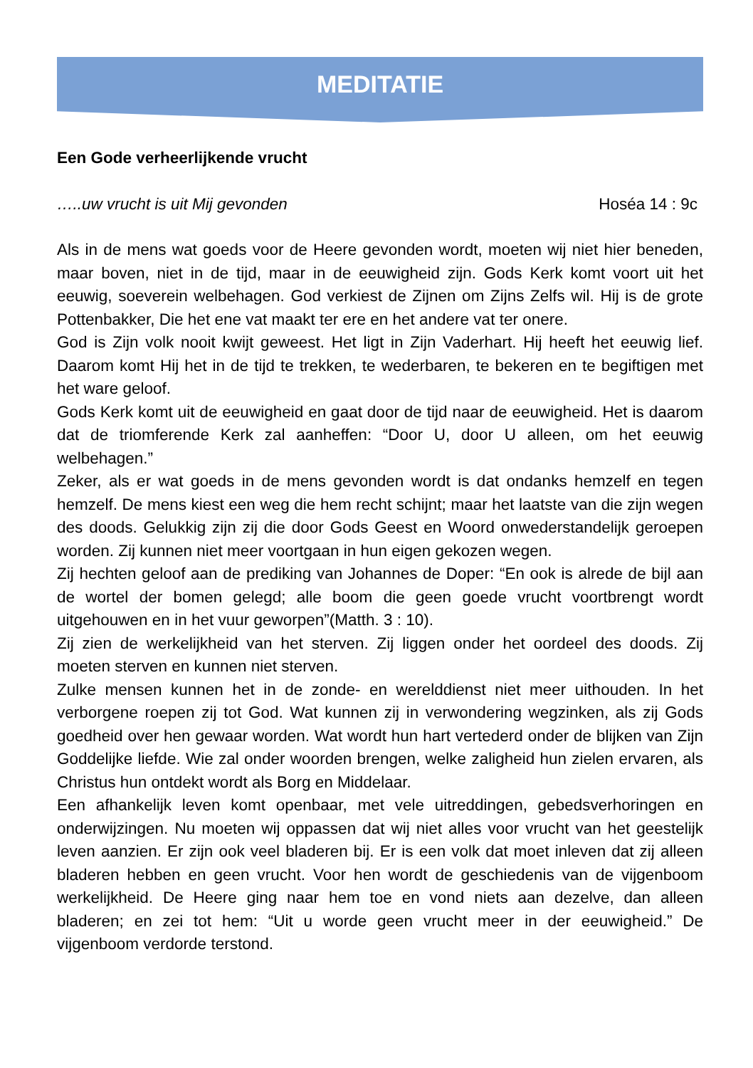MEDITATIE
Een Gode verheerlijkende vrucht
…..uw vrucht is uit Mij gevonden Hoséa 14 : 9c
Als in de mens wat goeds voor de Heere gevonden wordt, moeten wij niet hier beneden, maar boven, niet in de tijd, maar in de eeuwigheid zijn. Gods Kerk komt voort uit het eeuwig, soeverein welbehagen. God verkiest de Zijnen om Zijns Zelfs wil. Hij is de grote Pottenbakker, Die het ene vat maakt ter ere en het andere vat ter onere.
God is Zijn volk nooit kwijt geweest. Het ligt in Zijn Vaderhart. Hij heeft het eeuwig lief. Daarom komt Hij het in de tijd te trekken, te wederbaren, te bekeren en te begiftigen met het ware geloof.
Gods Kerk komt uit de eeuwigheid en gaat door de tijd naar de eeuwigheid. Het is daarom dat de triomferende Kerk zal aanheffen: “Door U, door U alleen, om het eeuwig welbehagen.”
Zeker, als er wat goeds in de mens gevonden wordt is dat ondanks hemzelf en tegen hemzelf. De mens kiest een weg die hem recht schijnt; maar het laatste van die zijn wegen des doods. Gelukkig zijn zij die door Gods Geest en Woord onwederstandelijk geroepen worden. Zij kunnen niet meer voortgaan in hun eigen gekozen wegen.
Zij hechten geloof aan de prediking van Johannes de Doper: “En ook is alrede de bijl aan de wortel der bomen gelegd; alle boom die geen goede vrucht voortbrengt wordt uitgehouwen en in het vuur geworpen”(Matth. 3 : 10).
Zij zien de werkelijkheid van het sterven. Zij liggen onder het oordeel des doods. Zij moeten sterven en kunnen niet sterven.
Zulke mensen kunnen het in de zonde- en werelddienst niet meer uithouden. In het verborgene roepen zij tot God. Wat kunnen zij in verwondering wegzinken, als zij Gods goedheid over hen gewaar worden. Wat wordt hun hart vertederd onder de blijken van Zijn Goddelijke liefde. Wie zal onder woorden brengen, welke zaligheid hun zielen ervaren, als Christus hun ontdekt wordt als Borg en Middelaar.
Een afhankelijk leven komt openbaar, met vele uitreddingen, gebedsverhoringen en onderwijzingen. Nu moeten wij oppassen dat wij niet alles voor vrucht van het geestelijk leven aanzien. Er zijn ook veel bladeren bij. Er is een volk dat moet inleven dat zij alleen bladeren hebben en geen vrucht. Voor hen wordt de geschiedenis van de vijgenboom werkelijkheid. De Heere ging naar hem toe en vond niets aan dezelve, dan alleen bladeren; en zei tot hem: “Uit u worde geen vrucht meer in der eeuwigheid.” De vijgenboom verdorde terstond.